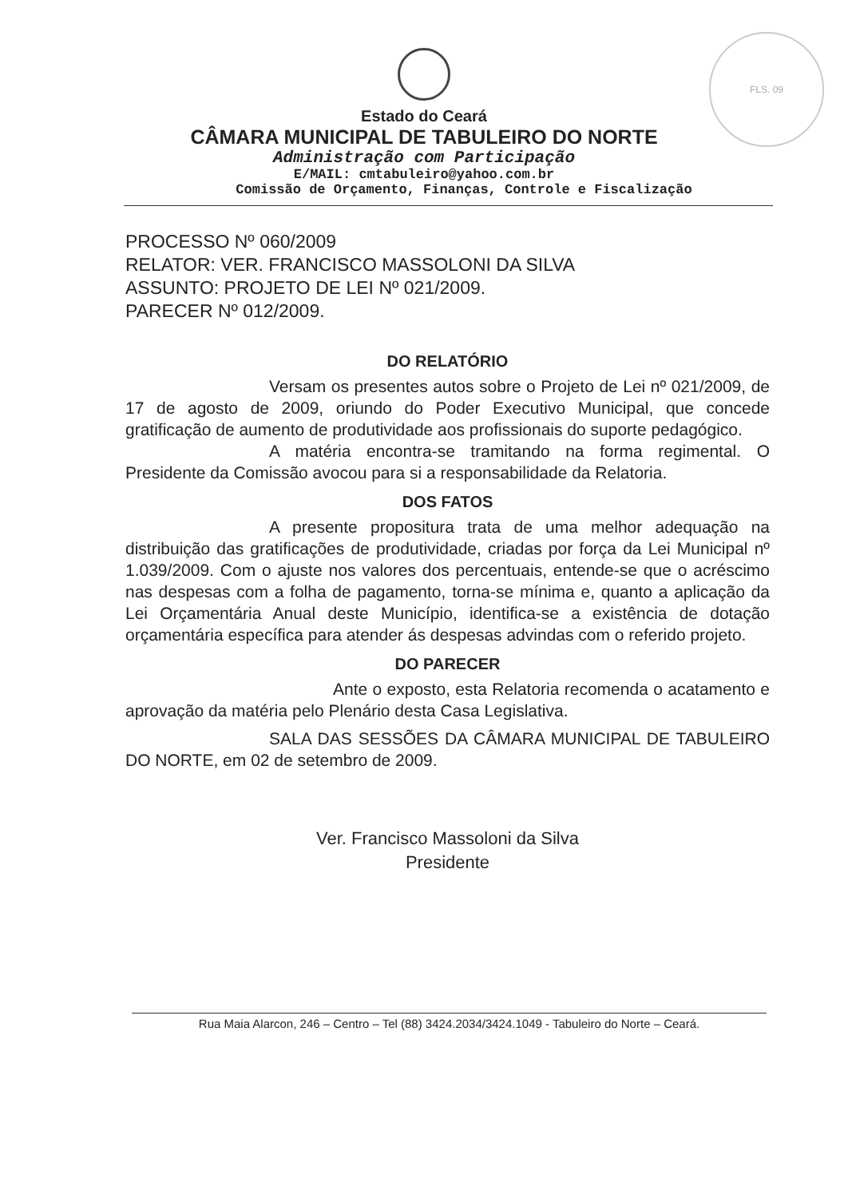FLS. 09
Estado do Ceará
CÂMARA MUNICIPAL DE TABULEIRO DO NORTE
Administração com Participação
E/MAIL: cmtabuleiro@yahoo.com.br
Comissão de Orçamento, Finanças, Controle e Fiscalização
PROCESSO Nº 060/2009
RELATOR: VER. FRANCISCO MASSOLONI DA SILVA
ASSUNTO: PROJETO DE LEI Nº 021/2009.
PARECER Nº 012/2009.
DO RELATÓRIO
Versam os presentes autos sobre o Projeto de Lei nº 021/2009, de 17 de agosto de 2009, oriundo do Poder Executivo Municipal, que concede gratificação de aumento de produtividade aos profissionais do suporte pedagógico.
A matéria encontra-se tramitando na forma regimental. O Presidente da Comissão avocou para si a responsabilidade da Relatoria.
DOS FATOS
A presente propositura trata de uma melhor adequação na distribuição das gratificações de produtividade, criadas por força da Lei Municipal nº 1.039/2009. Com o ajuste nos valores dos percentuais, entende-se que o acréscimo nas despesas com a folha de pagamento, torna-se mínima e, quanto a aplicação da Lei Orçamentária Anual deste Município, identifica-se a existência de dotação orçamentária específica para atender ás despesas advindas com o referido projeto.
DO PARECER
Ante o exposto, esta Relatoria recomenda o acatamento e aprovação da matéria pelo Plenário desta Casa Legislativa.
SALA DAS SESSÕES DA CÂMARA MUNICIPAL DE TABULEIRO DO NORTE, em 02 de setembro de 2009.
Ver. Francisco Massoloni da Silva
Presidente
Rua Maia Alarcon, 246 – Centro – Tel (88) 3424.2034/3424.1049 - Tabuleiro do Norte – Ceará.